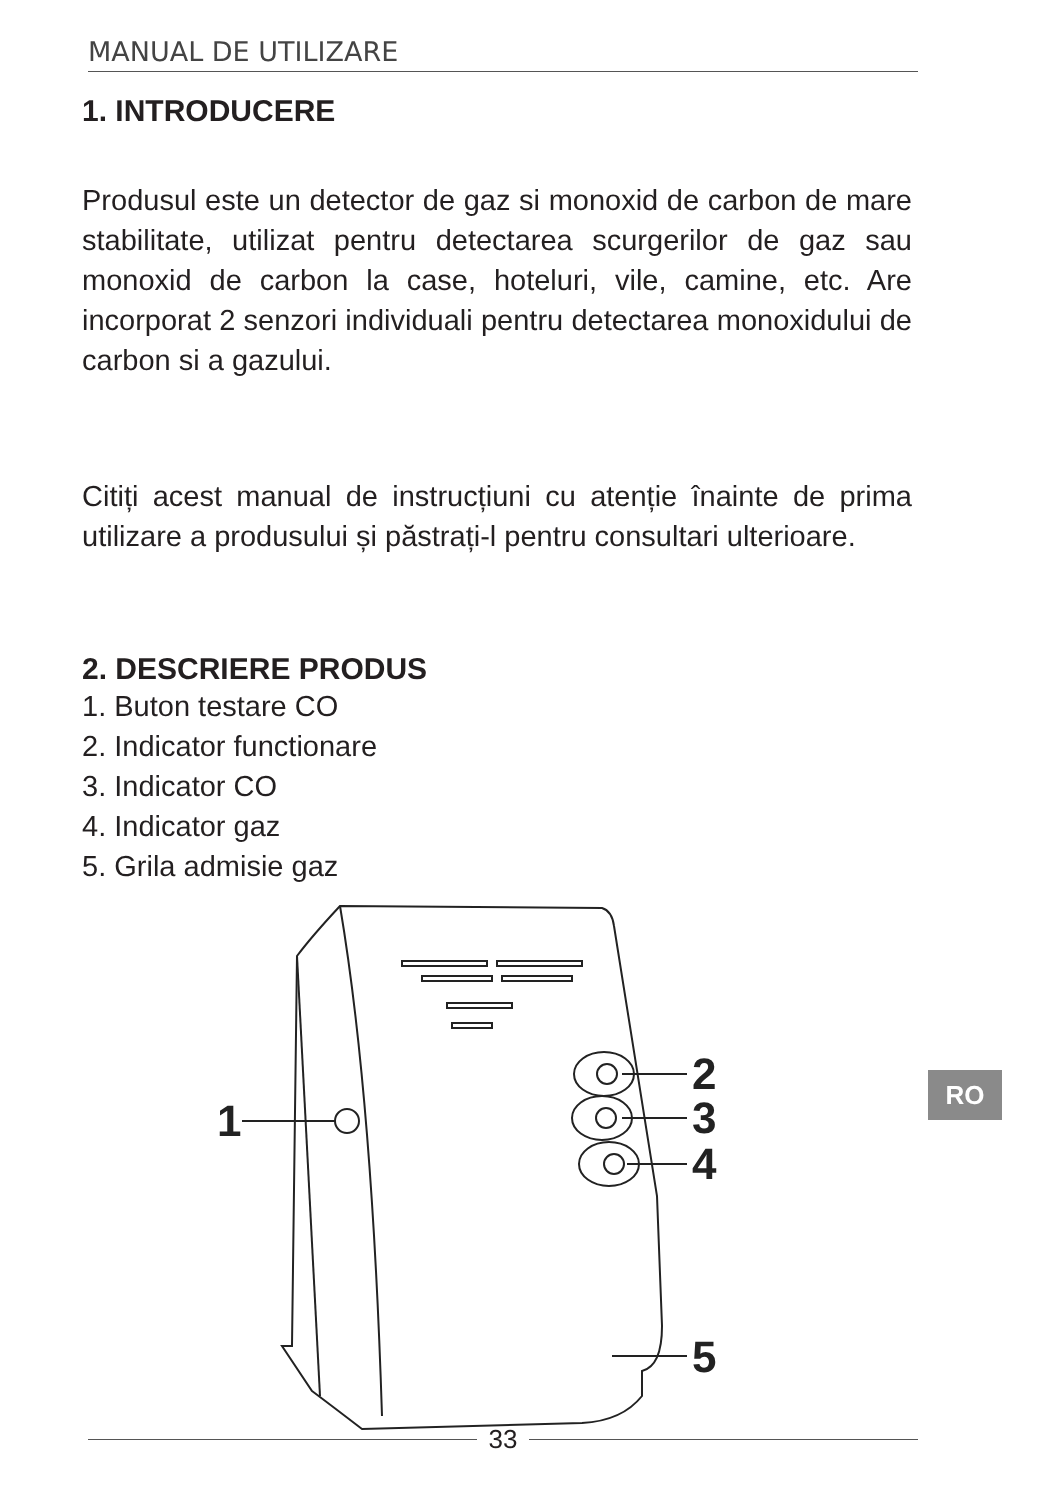MANUAL DE UTILIZARE
1. INTRODUCERE
Produsul este un detector de gaz si monoxid de carbon de mare stabilitate, utilizat pentru detectarea scurgerilor de gaz sau monoxid de carbon la case, hoteluri, vile, camine, etc. Are incorporat 2 senzori individuali pentru detectarea monoxidului de carbon si a gazului.
Citiți acest manual de instrucțiuni cu atenție înainte de prima utilizare a produsului și păstrați-l pentru consultari ulterioare.
2. DESCRIERE PRODUS
1. Buton testare CO
2. Indicator functionare
3. Indicator CO
4. Indicator gaz
5. Grila admisie gaz
1
2
3
4
5
RO
33